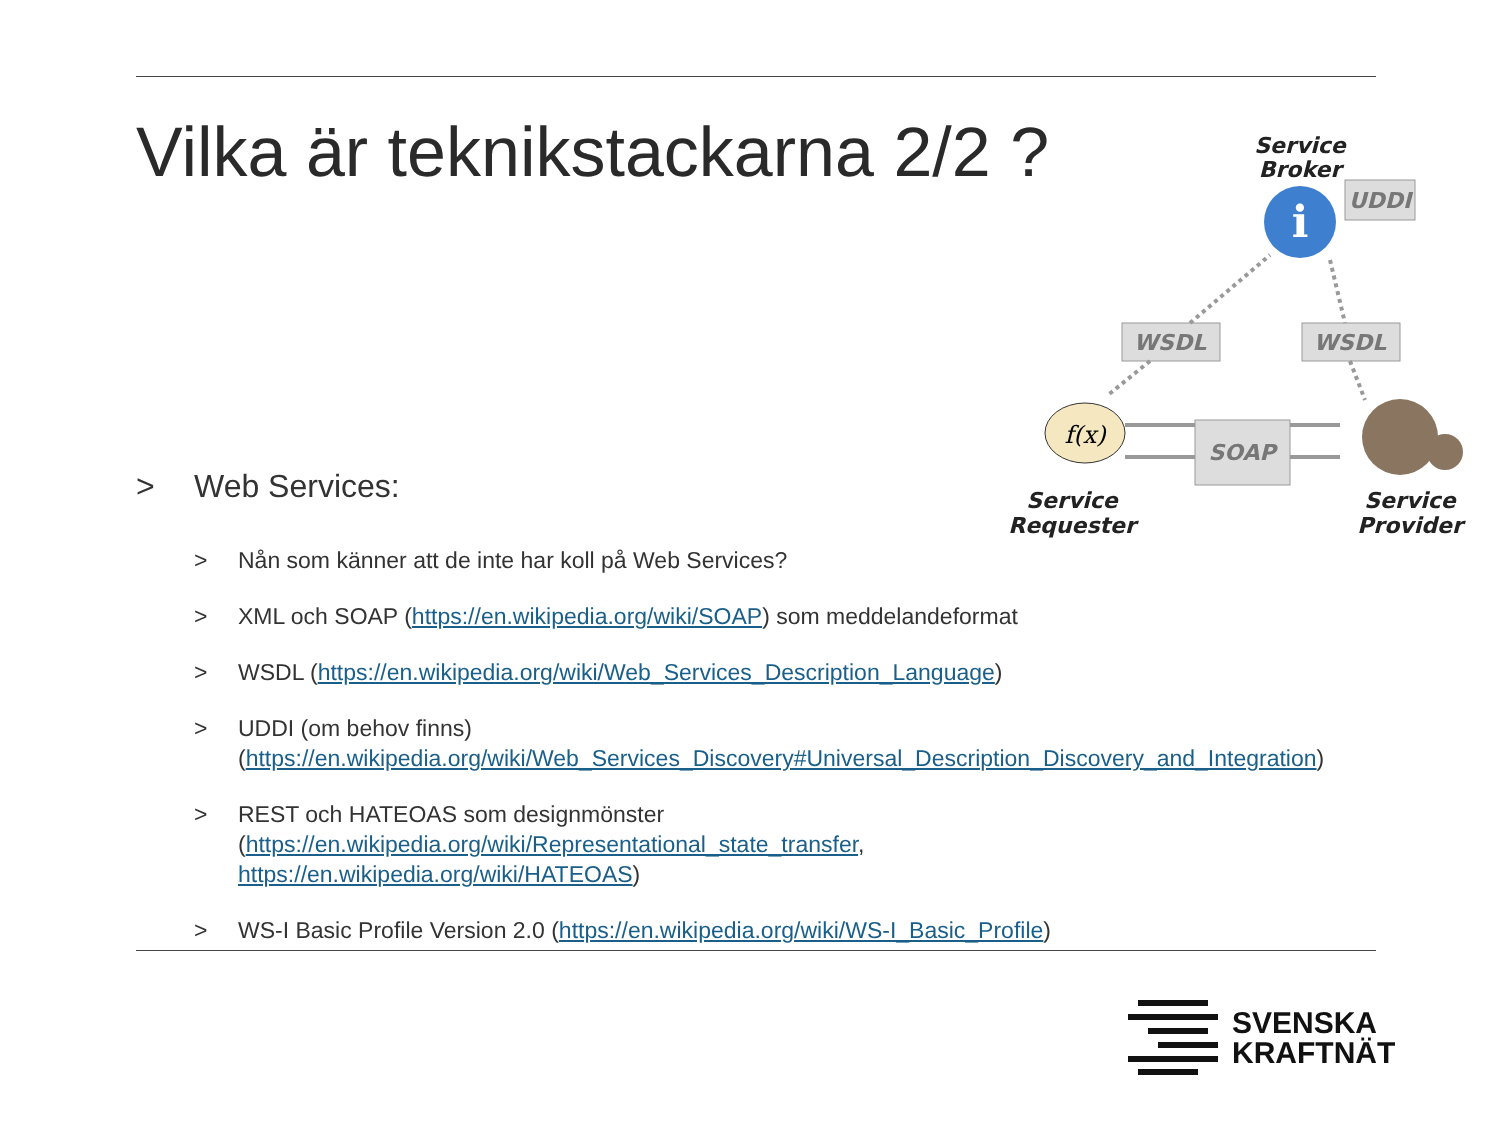Vilka är teknikstackarna 2/2 ?
Service
Broker
Service
Requester
Service
Provider
i
UDDI
WSDL
WSDL
SOAP
f(x)
> Web Services:
> Nån som känner att de inte har koll på Web Services?
> XML och SOAP (https://en.wikipedia.org/wiki/SOAP) som meddelandeformat
> WSDL (https://en.wikipedia.org/wiki/Web_Services_Description_Language)
> UDDI (om behov finns)
(https://en.wikipedia.org/wiki/Web_Services_Discovery#Universal_Description_Discovery_and_Integration)
> REST och HATEOAS som designmönster
(https://en.wikipedia.org/wiki/Representational_state_transfer,
https://en.wikipedia.org/wiki/HATEOAS)
> WS-I Basic Profile Version 2.0 (https://en.wikipedia.org/wiki/WS-I_Basic_Profile)
SVENSKA
KRAFTNÄT